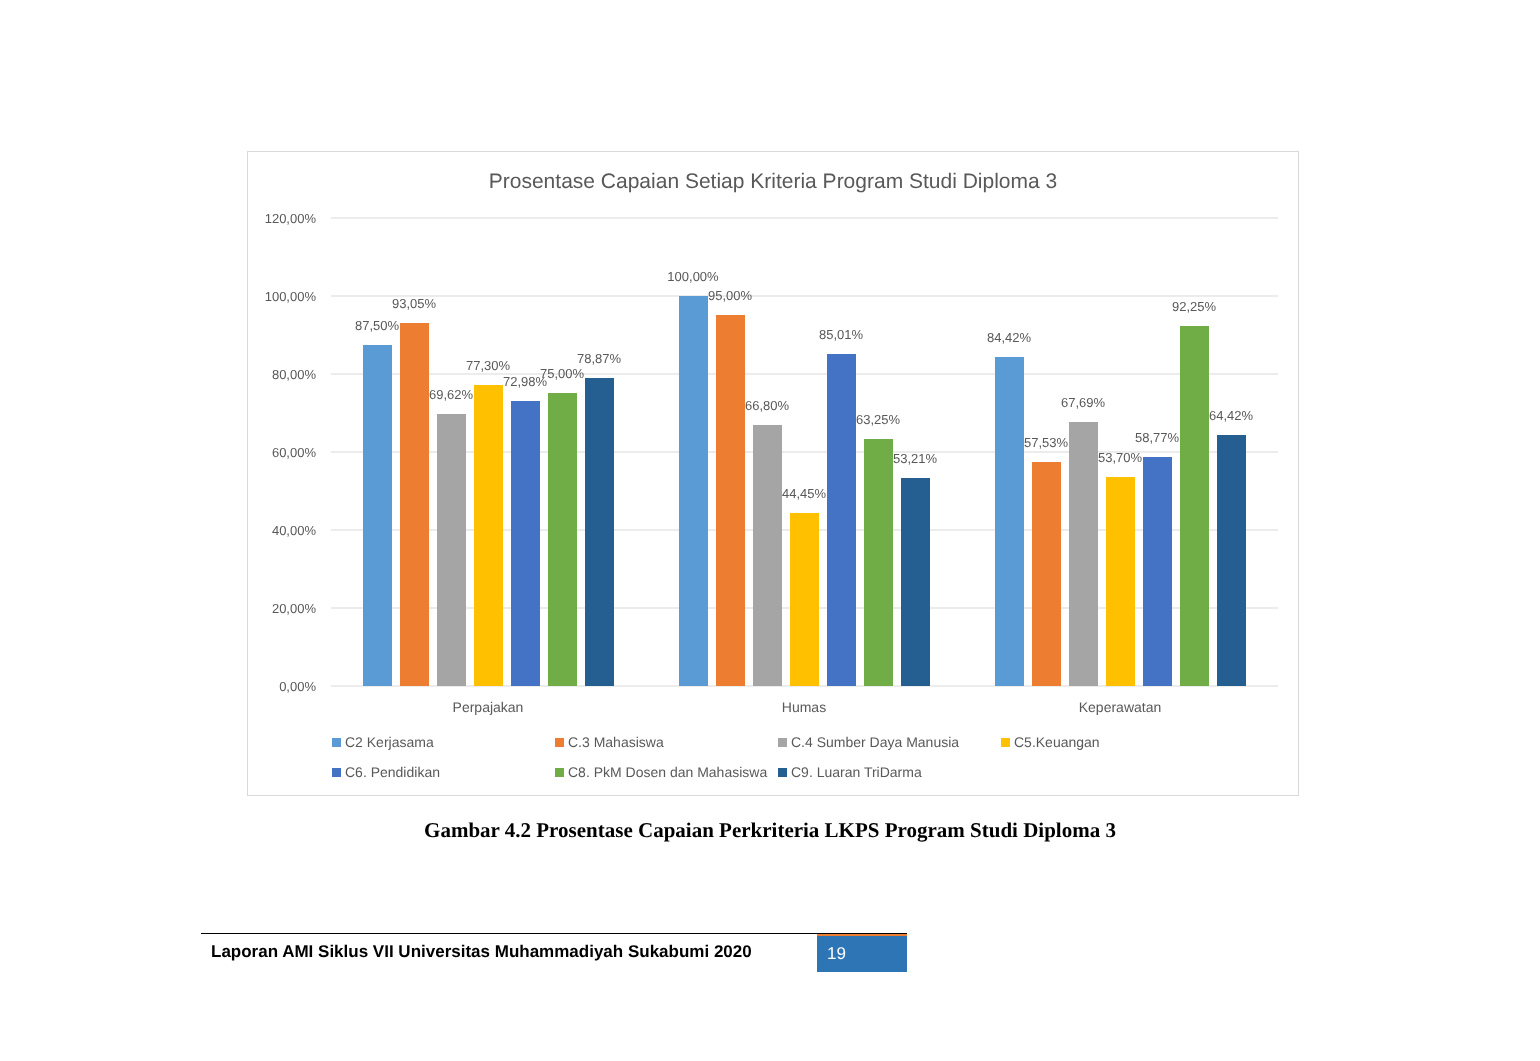Prosentase Capaian Setiap Kriteria Program Studi Diploma 3
120,00%
100,00%
80,00%
60,00%
40,00%
20,00%
0,00%
87,50%
93,05%
69,62%
77,30%
72,98%
75,00%
78,87%
100,00%
95,00%
66,80%
44,45%
85,01%
63,25%
53,21%
84,42%
57,53%
67,69%
53,70%
58,77%
92,25%
64,42%
Perpajakan
Humas
Keperawatan
C2 Kerjasama
C.3 Mahasiswa
C.4 Sumber Daya Manusia
C5.Keuangan
C6. Pendidikan
C8. PkM Dosen dan Mahasiswa
C9. Luaran TriDarma
Gambar 4.2 Prosentase Capaian Perkriteria LKPS Program Studi Diploma 3
Laporan AMI Siklus VII Universitas Muhammadiyah Sukabumi 2020
19